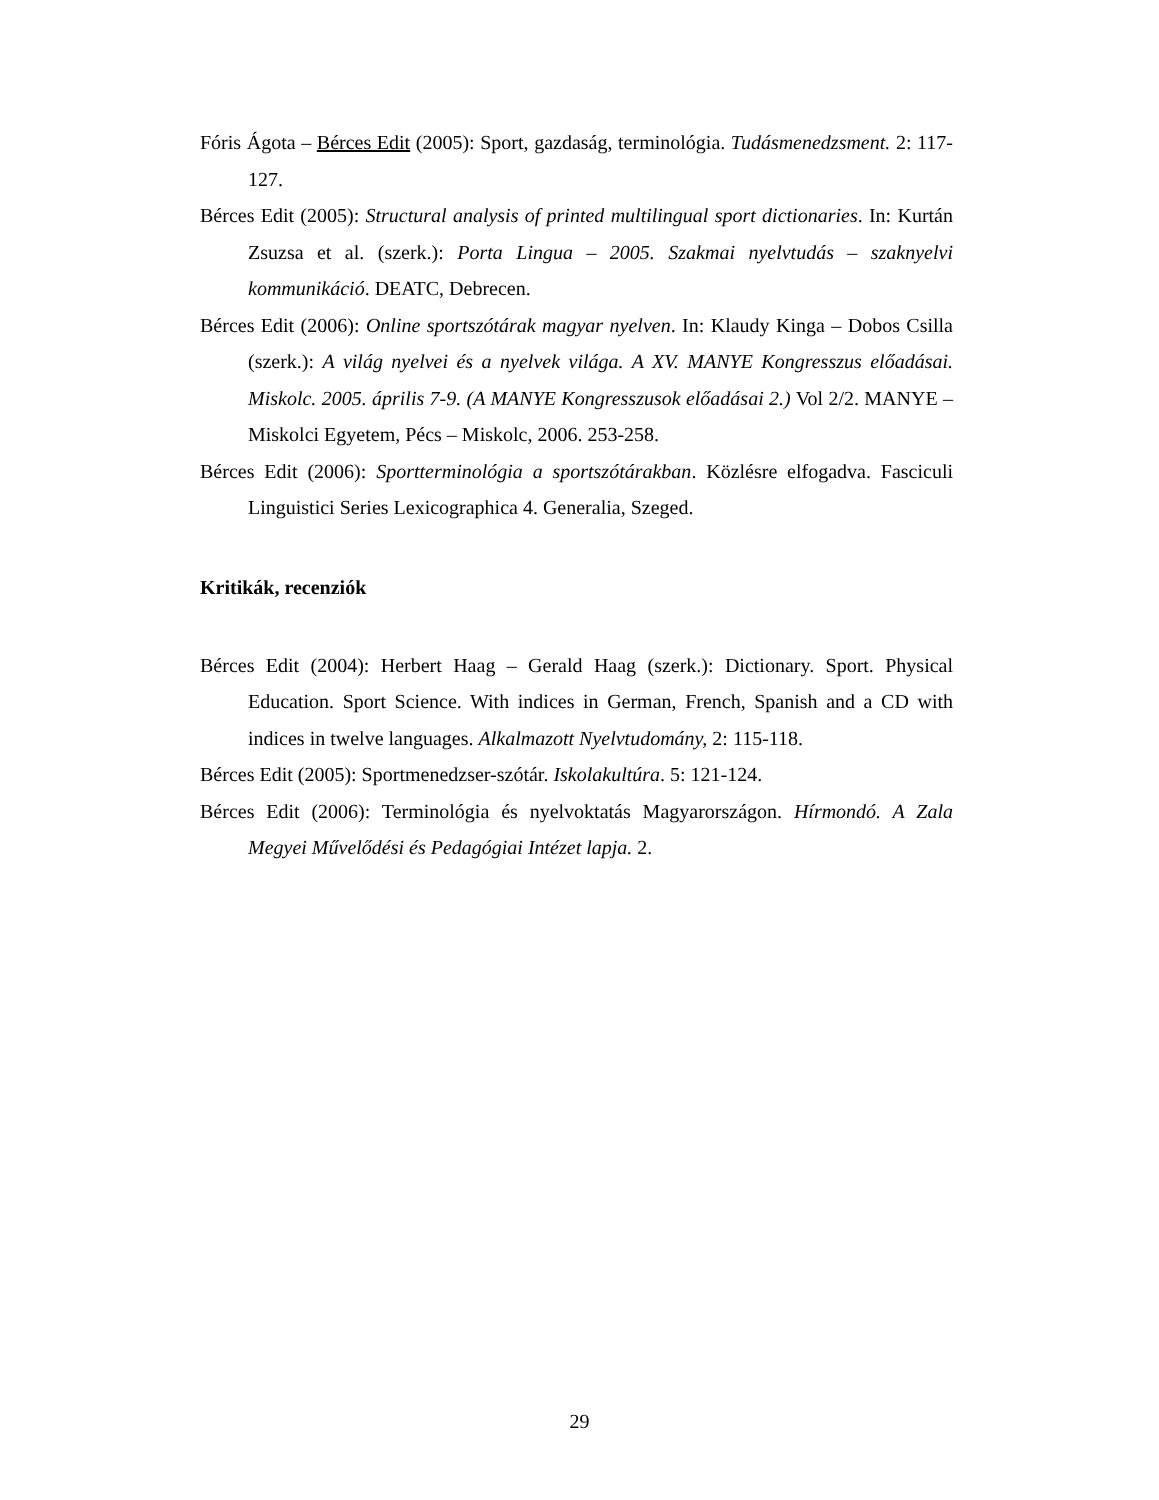Fóris Ágota – Bérces Edit (2005): Sport, gazdaság, terminológia. Tudásmenedzsment. 2: 117-127.
Bérces Edit (2005): Structural analysis of printed multilingual sport dictionaries. In: Kurtán Zsuzsa et al. (szerk.): Porta Lingua – 2005. Szakmai nyelvtudás – szaknyelvi kommunikáció. DEATC, Debrecen.
Bérces Edit (2006): Online sportszótárak magyar nyelven. In: Klaudy Kinga – Dobos Csilla (szerk.): A világ nyelvei és a nyelvek világa. A XV. MANYE Kongresszus előadásai. Miskolc. 2005. április 7-9. (A MANYE Kongresszusok előadásai 2.) Vol 2/2. MANYE – Miskolci Egyetem, Pécs – Miskolc, 2006. 253-258.
Bérces Edit (2006): Sportterminológia a sportszótárakban. Közlésre elfogadva. Fasciculi Linguistici Series Lexicographica 4. Generalia, Szeged.
Kritikák, recenziók
Bérces Edit (2004): Herbert Haag – Gerald Haag (szerk.): Dictionary. Sport. Physical Education. Sport Science. With indices in German, French, Spanish and a CD with indices in twelve languages. Alkalmazott Nyelvtudomány, 2: 115-118.
Bérces Edit (2005): Sportmenedzser-szótár. Iskolakultúra. 5: 121-124.
Bérces Edit (2006): Terminológia és nyelvoktatás Magyarországon. Hírmondó. A Zala Megyei Művelődési és Pedagógiai Intézet lapja. 2.
29